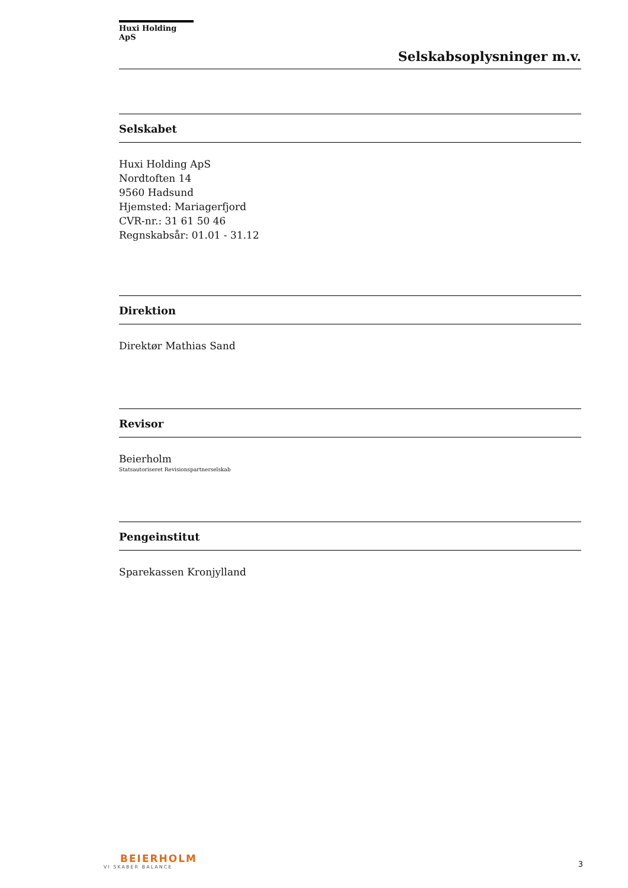Huxi Holding ApS
Selskabsoplysninger m.v.
Selskabet
Huxi Holding ApS
Nordtoften 14
9560 Hadsund
Hjemsted: Mariagerfjord
CVR-nr.: 31 61 50 46
Regnskabsår: 01.01 - 31.12
Direktion
Direktør Mathias Sand
Revisor
Beierholm
Statsautoriseret Revisionspartnerselskab
Pengeinstitut
Sparekassen Kronjylland
BEIERHOLM
VI SKABER BALANCE
3